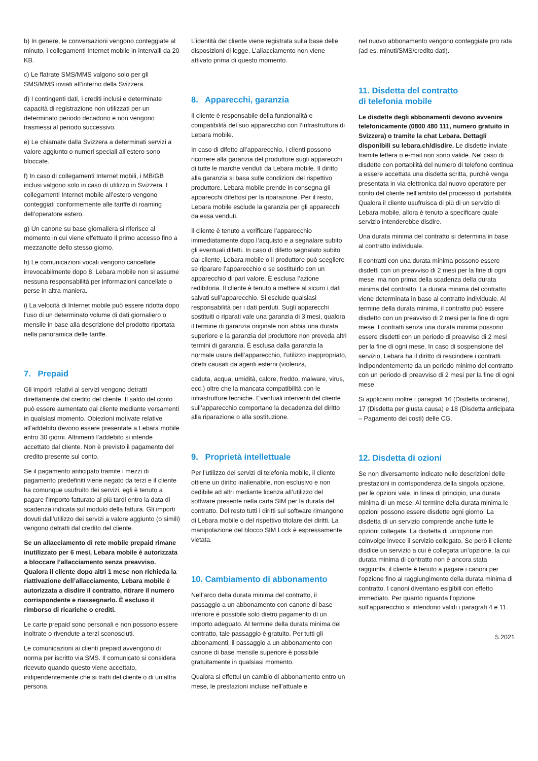b) In genere, le conversazioni vengono conteggiate al minuto, i collegamenti Internet mobile in intervalli da 20 KB.
c) Le flatrate SMS/MMS valgono solo per gli SMS/MMS inviati all’interno della Svizzera.
d) I contingenti dati, i crediti inclusi e determinate capacità di registrazione non utilizzati per un determinato periodo decadono e non vengono trasmessi al periodo successivo.
e) Le chiamate dalla Svizzera a determinati servizi a valore aggiunto o numeri speciali all’estero sono bloccate.
f) In caso di collegamenti Internet mobili, i MB/GB inclusi valgono solo in caso di utilizzo in Svizzera. I collegamenti Internet mobile all’estero vengono conteggiati conformemente alle tariffe di roaming dell’operatore estero.
g) Un canone su base giornaliera si riferisce al momento in cui viene effettuato il primo accesso fino a mezzanotte dello stesso giorno.
h) Le comunicazioni vocali vengono cancellate irrevocabilmente dopo 8. Lebara mobile non si assume nessuna responsabilità per informazioni cancellate o perse in altra maniera.
i) La velocità di Internet mobile può essere ridotta dopo l’uso di un determinato volume di dati giornaliero o mensile in base alla descrizione del prodotto riportata nella panoramica delle tariffe.
7. Prepaid
Gli importi relativi ai servizi vengono detratti direttamente dal credito del cliente. Il saldo del conto può essere aumentato dal cliente mediante versamenti in qualsiasi momento. Obiezioni motivate relative all’addebito devono essere presentate a Lebara mobile entro 30 giorni. Altrimenti l’addebito si intende accettato dal cliente. Non è previsto il pagamento del credito presente sul conto.
Se il pagamento anticipato tramite i mezzi di pagamento predefiniti viene negato da terzi e il cliente ha comunque usufruito dei servizi, egli è tenuto a pagare l’importo fatturato al più tardi entro la data di scadenza indicata sul modulo della fattura. Gli importi dovuti dall’utilizzo dei servizi a valore aggiunto (o simili) vengono detratti dal credito del cliente.
Se un allacciamento di rete mobile prepaid rimane inutilizzato per 6 mesi, Lebara mobile è autorizzata a bloccare l’allacciamento senza preavviso. Qualora il cliente dopo altri 1 mese non richieda la riattivazione dell’allacciamento, Lebara mobile è autorizzata a disdire il contratto, ritirare il numero corrispondente e riassegnarlo. È escluso il rimborso di ricariche o crediti.
Le carte prepaid sono personali e non possono essere inoltrate o rivendute a terzi sconosciuti.
Le comunicazioni ai clienti prepaid avvengono di norma per iscritto via SMS. Il comunicato si considera ricevuto quando questo viene accettato, indipendentemente che si tratti del cliente o di un’altra persona.
L’identità del cliente viene registrata sulla base delle disposizioni di legge. L’allacciamento non viene attivato prima di questo momento.
8. Apparecchi, garanzia
Il cliente è responsabile della funzionalità e compatibilità del suo apparecchio con l’infrastruttura di Lebara mobile.
In caso di difetto all’apparecchio, i clienti possono ricorrere alla garanzia del produttore sugli apparecchi di tutte le marche venduti da Lebara mobile. Il diritto alla garanzia si basa sulle condizioni del rispettivo produttore. Lebara mobile prende in consegna gli apparecchi difettosi per la riparazione. Per il resto, Lebara mobile esclude la garanzia per gli apparecchi da essa venduti.
Il cliente è tenuto a verificare l’apparecchio immediatamente dopo l’acquisto e a segnalare subito gli eventuali difetti. In caso di difetto segnalato subito dal cliente, Lebara mobile o il produttore può scegliere se riparare l’apparecchio o se sostituirlo con un apparecchio di pari valore. È esclusa l’azione redibitoria. Il cliente è tenuto a mettere al sicuro i dati salvati sull’apparecchio. Si esclude qualsiasi responsabilità per i dati perduti. Sugli apparecchi sostituiti o riparati vale una garanzia di 3 mesi, qualora il termine di garanzia originale non abbia una durata superiore e la garanzia del produttore non preveda altri termini di garanzia. È esclusa dalla garanzia la normale usura dell’apparecchio, l’utilizzo inappropriato, difetti causati da agenti esterni (violenza,
caduta, acqua, umidità, calore, freddo, malware, virus, ecc.) oltre che la mancata compatibilità con le infrastrutture tecniche. Eventuali interventi del cliente sull’apparecchio comportano la decadenza del diritto alla riparazione o alla sostituzione.
9. Proprietà intellettuale
Per l’utilizzo dei servizi di telefonia mobile, il cliente ottiene un diritto inalienabile, non esclusivo e non cedibile ad altri mediante licenza all’utilizzo del software presente nella carta SIM per la durata del contratto. Del resto tutti i diritti sul software rimangono di Lebara mobile o del rispettivo titolare dei diritti. La manipolazione del blocco SIM Lock è espressamente vietata.
10. Cambiamento di abbonamento
Nell’arco della durata minima del contratto, il passaggio a un abbonamento con canone di base inferiore è possibile solo dietro pagamento di un importo adeguato. Al termine della durata minima del contratto, tale passaggio è gratuito. Per tutti gli abbonamenti, il passaggio a un abbonamento con canone di base mensile superiore è possibile gratuitamente in qualsiasi momento.
Qualora si effettui un cambio di abbonamento entro un mese, le prestazioni incluse nell’attuale e
nel nuovo abbonamento vengono conteggiate pro rata (ad es. minuti/SMS/credito dati).
11. Disdetta del contratto
di telefonia mobile
Le disdette degli abbonamenti devono avvenire telefonicamente (0800 480 111, numero gratuito in Svizzera) o tramite la chat Lebara. Dettagli disponibili su lebara.ch/disdire. Le disdette inviate tramite lettera o e-mail non sono valide. Nel caso di disdette con portabilità del numero di telefono continua a essere accettata una disdetta scritta, purché venga presentata in via elettronica dal nuovo operatore per conto del cliente nell’ambito del processo di portabilità. Qualora il cliente usufruisca di più di un servizio di Lebara mobile, allora è tenuto a specificare quale servizio intenderebbe disdire.
Una durata minima del contratto si determina in base al contratto individuale.
Il contratti con una durata minima possono essere disdetti con un preavviso di 2 mesi per la fine di ogni mese, ma non prima della scadenza della durata minima del contratto. La durata minima del contratto viene determinata in base al contratto individuale. Al termine della durata minima, il contratto può essere disdetto con un preavviso di 2 mesi per la fine di ogni mese. I contratti senza una durata minima possono essere disdetti con un periodo di preavviso di 2 mesi per la fine di ogni mese. In caso di sospensione del servizio, Lebara ha il diritto di rescindere i contratti indipendentemente da un periodo minimo del contratto con un periodo di preavviso di 2 mesi per la fine di ogni mese.
Si applicano inoltre i paragrafi 16 (Disdetta ordinaria), 17 (Disdetta per giusta causa) e 18 (Disdetta anticipata – Pagamento dei costi) delle CG.
12. Disdetta di ozioni
Se non diversamente indicato nelle descrizioni delle prestazioni in corrispondenza della singola opzione, per le opzioni vale, in linea di principio, una durata minima di un mese. Al termine della durata minima le opzioni possono essere disdette ogni giorno. La disdetta di un servizio comprende anche tutte le opzioni collegate. La disdetta di un’opzione non coinvolge invece il servizio collegato. Se però il cliente disdice un servizio a cui è collegata un’opzione, la cui durata minima di contratto non è ancora stata raggiunta, il cliente è tenuto a pagare i canoni per l’opzione fino al raggiungimento della durata minima di contratto. I canoni diventano esigibili con effetto immediato. Per quanto riguarda l’opzione sull’apparecchio si intendono validi i paragrafi 4 e 11.
5.2021